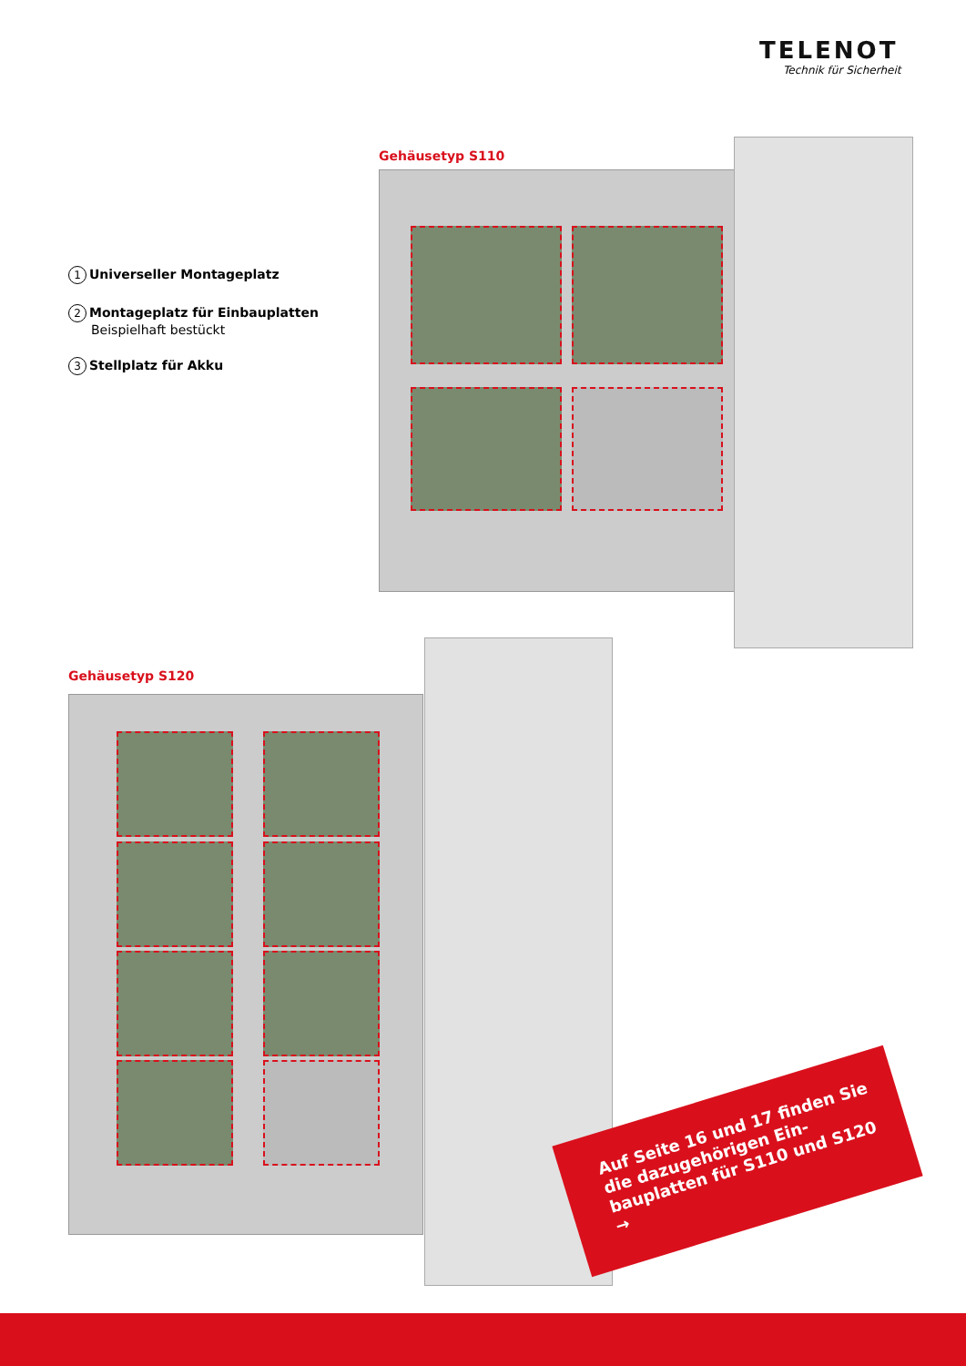TELENOT
Technik für Sicherheit
1 Universeller Montageplatz
2 Montageplatz für Einbauplatten
Beispielhaft bestückt
3 Stellplatz für Akku
Gehäusetyp S110
Gehäusetyp S120
Auf Seite 16 und 17 finden Sie die dazugehörigen Ein­bauplatten für S110 und S120 →